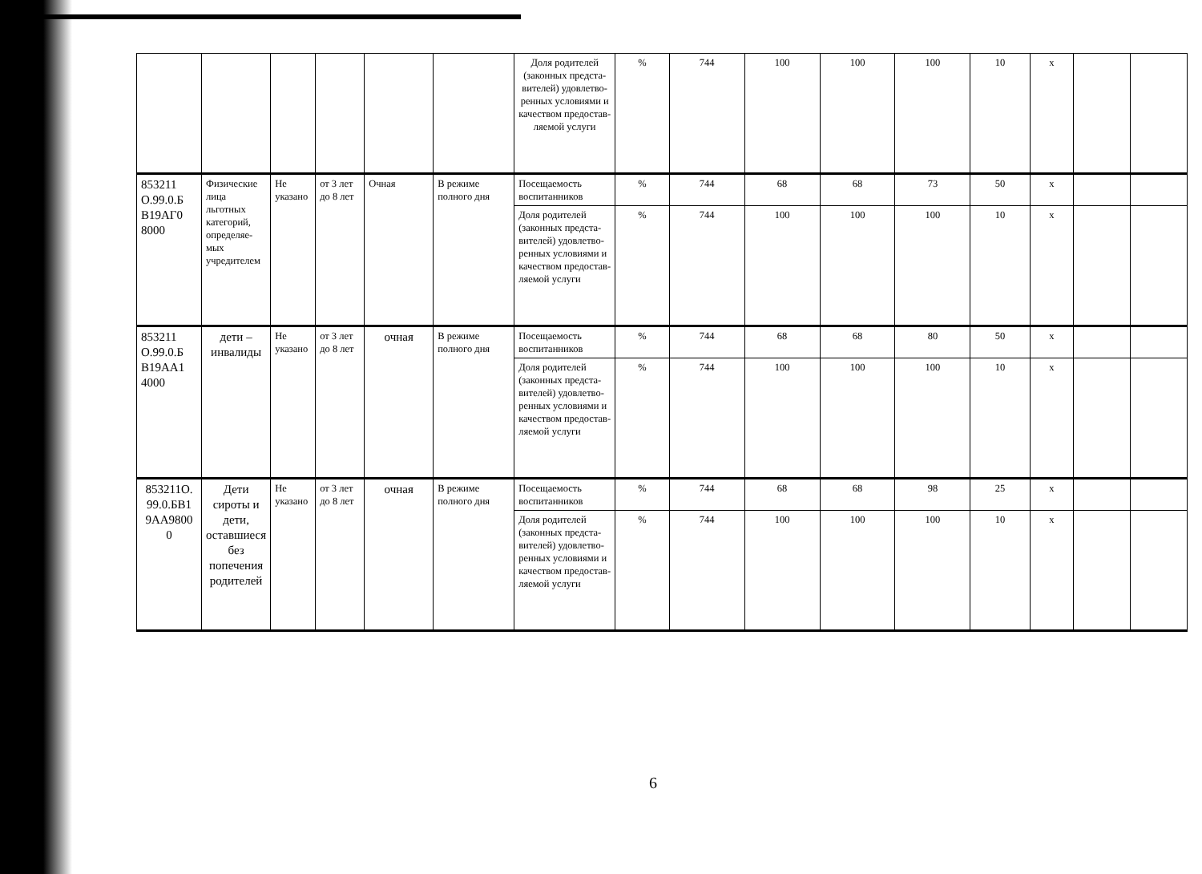| | | | | | | Доля родителей (законных предста-вителей) удовлетво-ренных условиями и качеством предостав-ляемой услуги | % | 744 | 100 | 100 | 100 | 10 | х | | |
| 853211 О.99.0.Б В19АГ0 8000 | Физические лица льготных категорий, определяе-мых учредителем | Не указано | от 3 лет до 8 лет | Очная | В режиме полного дня | Посещаемость воспитанников | % | 744 | 68 | 68 | 73 | 50 | х | | |
| | | | | | | Доля родителей (законных предста-вителей) удовлетво-ренных условиями и качеством предостав-ляемой услуги | % | 744 | 100 | 100 | 100 | 10 | х | | |
| 853211 О.99.0.Б В19АА1 4000 | дети – инвалиды | Не указано | от 3 лет до 8 лет | очная | В режиме полного дня | Посещаемость воспитанников | % | 744 | 68 | 68 | 80 | 50 | х | | |
| | | | | | | Доля родителей (законных предста-вителей) удовлетво-ренных условиями и качеством предостав-ляемой услуги | % | 744 | 100 | 100 | 100 | 10 | х | | |
| 853211О. 99.0.БВ1 9АА9800 0 | Дети сироты и дети, оставшиеся без попечения родителей | Не указано | от 3 лет до 8 лет | очная | В режиме полного дня | Посещаемость воспитанников | % | 744 | 68 | 68 | 98 | 25 | х | | |
| | | | | | | Доля родителей (законных предста-вителей) удовлетво-ренных условиями и качеством предостав-ляемой услуги | % | 744 | 100 | 100 | 100 | 10 | х | | |
6